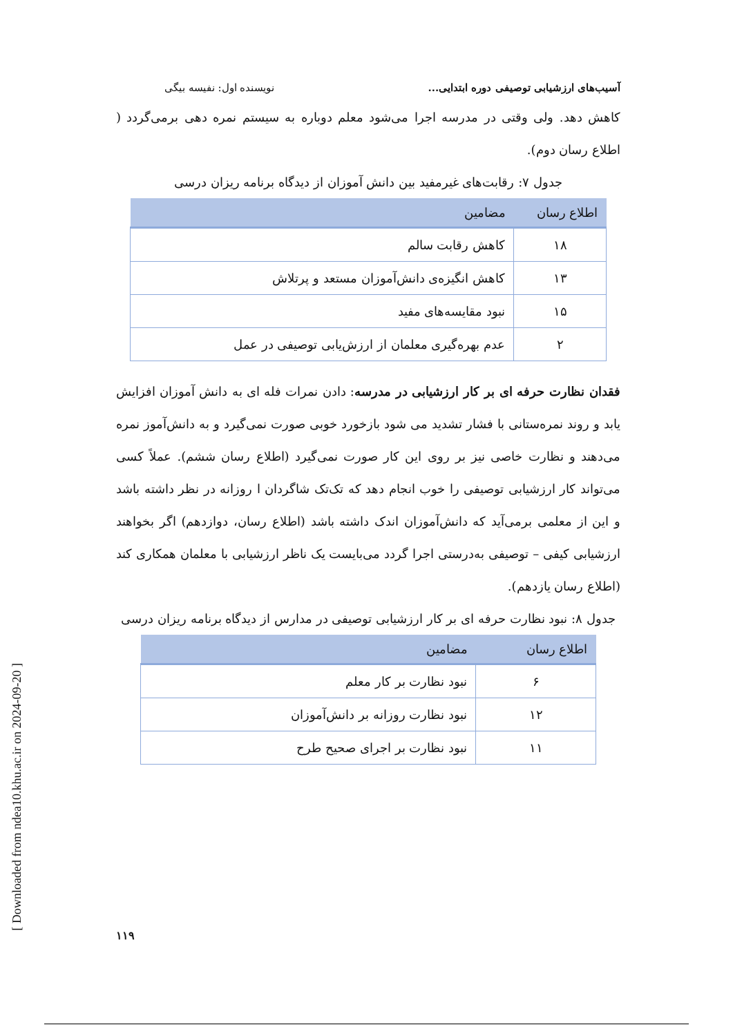آسیب‌های ارزشیابی توصیفی دوره ابتدایی... نویسنده اول: نفیسه بیگی
کاهش دهد. ولی وقتی در مدرسه اجرا می‌شود معلم دوباره به سیستم نمره دهی برمی‌گردد ( اطلاع رسان دوم).
جدول ۷: رقابت‌های غیرمفید بین دانش آموزان از دیدگاه برنامه ریزان درسی
| اطلاع رسان | مضامین |
| --- | --- |
| ۱۸ | کاهش رقابت سالم |
| ۱۳ | کاهش انگیزه‌ی دانش‌آموزان مستعد و پرتلاش |
| ۱۵ | نبود مقایسه‌های مفید |
| ۲ | عدم بهره‌گیری معلمان از ارزش‌یابی توصیفی در عمل |
فقدان نظارت حرفه ای بر کار ارزشیابی در مدرسه: دادن نمرات فله ای به دانش آموزان افزایش یابد و روند نمره‌ستانی با فشار تشدید می شود بازخورد خوبی صورت نمی‌گیرد و به دانش‌آموز نمره می‌دهند و نظارت خاصی نیز بر روی این کار صورت نمی‌گیرد (اطلاع رسان ششم). عملاً کسی می‌تواند کار ارزشیابی توصیفی را خوب انجام دهد که تک‌تک شاگردان ا روزانه در نظر داشته باشد و این از معلمی برمی‌آید که دانش‌آموزان اندک داشته باشد (اطلاع رسان، دوازدهم) اگر بخواهند ارزشیابی کیفی – توصیفی به‌درستی اجرا گردد می‌بایست یک ناظر ارزشیابی با معلمان همکاری کند (اطلاع رسان یازدهم).
جدول ۸: نبود نظارت حرفه ای بر کار ارزشیابی توصیفی در مدارس از دیدگاه برنامه ریزان درسی
| اطلاع رسان | مضامین |
| --- | --- |
| ۶ | نبود نظارت بر کار معلم |
| ۱۲ | نبود نظارت روزانه بر دانش‌آموزان |
| ۱۱ | نبود نظارت بر اجرای صحیح طرح |
[ Downloaded from ndea10.khu.ac.ir on 2024-09-20 ]
۱۱۹